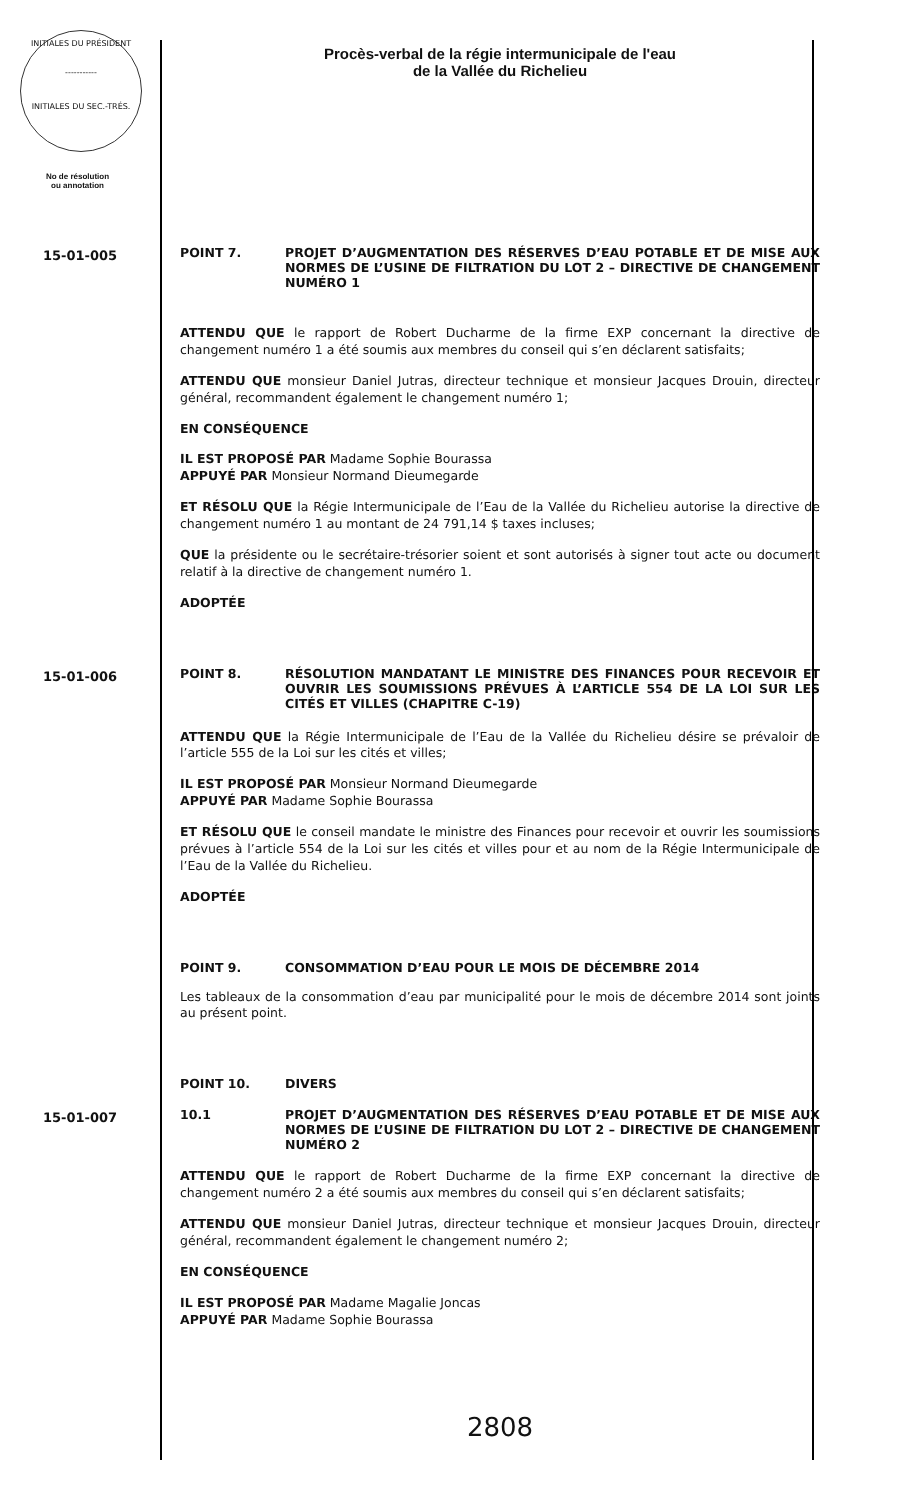INITIALES DU PRÉSIDENT
-----------
INITIALES DU SEC.-TRÉS.
No de résolution
ou annotation
Procès-verbal de la régie intermunicipale de l'eau
de la Vallée du Richelieu
15-01-005
POINT 7. PROJET D’AUGMENTATION DES RÉSERVES D’EAU POTABLE ET DE MISE AUX NORMES DE L’USINE DE FILTRATION DU LOT 2 – DIRECTIVE DE CHANGEMENT NUMÉRO 1
ATTENDU QUE le rapport de Robert Ducharme de la firme EXP concernant la directive de changement numéro 1 a été soumis aux membres du conseil qui s’en déclarent satisfaits;
ATTENDU QUE monsieur Daniel Jutras, directeur technique et monsieur Jacques Drouin, directeur général, recommandent également le changement numéro 1;
EN CONSÉQUENCE
IL EST PROPOSÉ PAR Madame Sophie Bourassa
APPUYÉ PAR Monsieur Normand Dieumegarde
ET RÉSOLU QUE la Régie Intermunicipale de l’Eau de la Vallée du Richelieu autorise la directive de changement numéro 1 au montant de 24 791,14 $ taxes incluses;
QUE la présidente ou le secrétaire-trésorier soient et sont autorisés à signer tout acte ou document relatif à la directive de changement numéro 1.
ADOPTÉE
15-01-006
POINT 8. RÉSOLUTION MANDATANT LE MINISTRE DES FINANCES POUR RECEVOIR ET OUVRIR LES SOUMISSIONS PRÉVUES À L’ARTICLE 554 DE LA LOI SUR LES CITÉS ET VILLES (CHAPITRE C-19)
ATTENDU QUE la Régie Intermunicipale de l’Eau de la Vallée du Richelieu désire se prévaloir de l’article 555 de la Loi sur les cités et villes;
IL EST PROPOSÉ PAR Monsieur Normand Dieumegarde
APPUYÉ PAR Madame Sophie Bourassa
ET RÉSOLU QUE le conseil mandate le ministre des Finances pour recevoir et ouvrir les soumissions prévues à l’article 554 de la Loi sur les cités et villes pour et au nom de la Régie Intermunicipale de l’Eau de la Vallée du Richelieu.
ADOPTÉE
POINT 9. CONSOMMATION D’EAU POUR LE MOIS DE DÉCEMBRE 2014
Les tableaux de la consommation d’eau par municipalité pour le mois de décembre 2014 sont joints au présent point.
POINT 10. DIVERS
15-01-007
10.1 PROJET D’AUGMENTATION DES RÉSERVES D’EAU POTABLE ET DE MISE AUX NORMES DE L’USINE DE FILTRATION DU LOT 2 – DIRECTIVE DE CHANGEMENT NUMÉRO 2
ATTENDU QUE le rapport de Robert Ducharme de la firme EXP concernant la directive de changement numéro 2 a été soumis aux membres du conseil qui s’en déclarent satisfaits;
ATTENDU QUE monsieur Daniel Jutras, directeur technique et monsieur Jacques Drouin, directeur général, recommandent également le changement numéro 2;
EN CONSÉQUENCE
IL EST PROPOSÉ PAR Madame Magalie Joncas
APPUYÉ PAR Madame Sophie Bourassa
2808